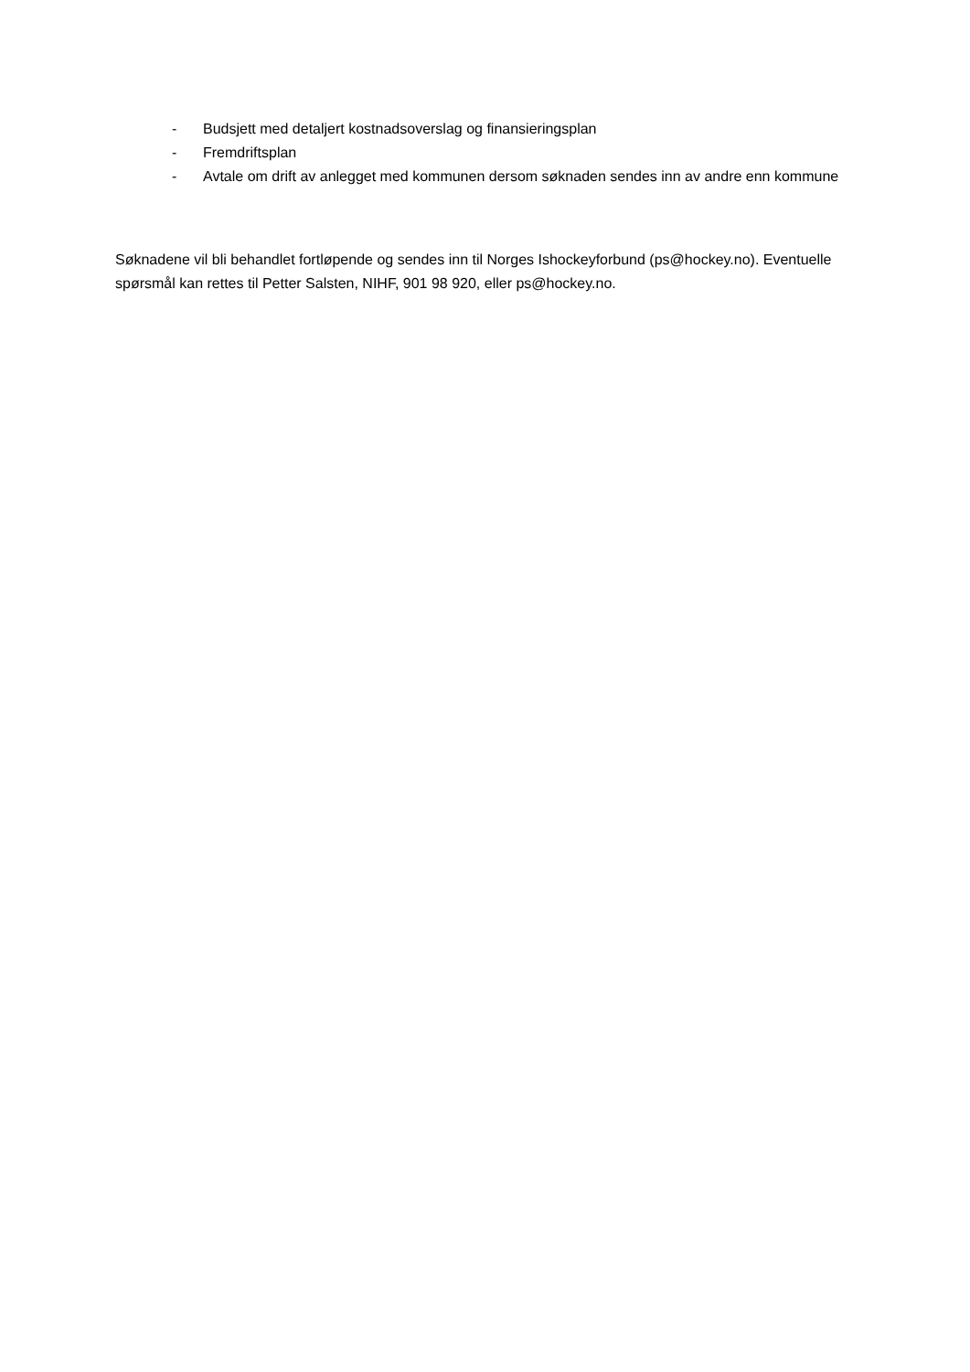- Budsjett med detaljert kostnadsoverslag og finansieringsplan
- Fremdriftsplan
- Avtale om drift av anlegget med kommunen dersom søknaden sendes inn av andre enn kommune
Søknadene vil bli behandlet fortløpende og sendes inn til Norges Ishockeyforbund (ps@hockey.no). Eventuelle spørsmål kan rettes til Petter Salsten, NIHF, 901 98 920, eller ps@hockey.no.